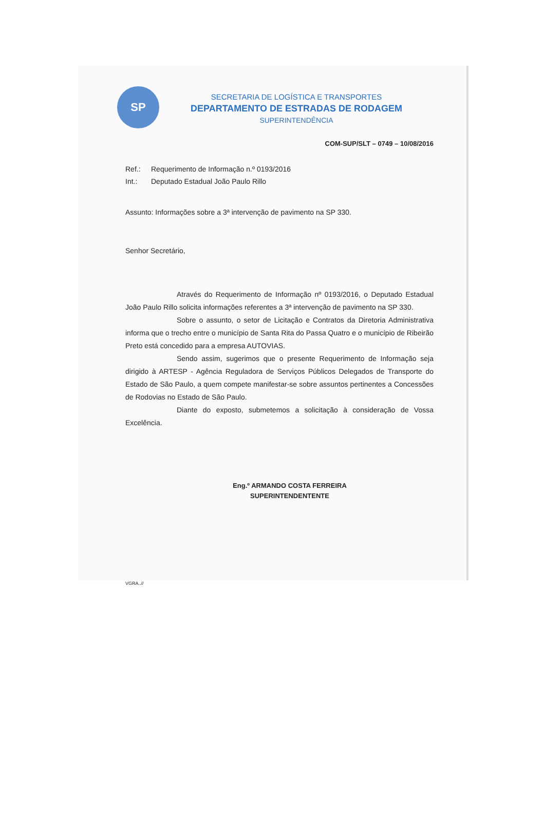SP
SECRETARIA DE LOGÍSTICA E TRANSPORTES
DEPARTAMENTO DE ESTRADAS DE RODAGEM
SUPERINTENDÊNCIA
COM-SUP/SLT – 0749 – 10/08/2016
Ref.: Requerimento de Informação n.º 0193/2016
Int.: Deputado Estadual João Paulo Rillo
Assunto: Informações sobre a 3ª intervenção de pavimento na SP 330.
Senhor Secretário,
Através do Requerimento de Informação nº 0193/2016, o Deputado Estadual João Paulo Rillo solicita informações referentes a 3ª intervenção de pavimento na SP 330.
Sobre o assunto, o setor de Licitação e Contratos da Diretoria Administrativa informa que o trecho entre o município de Santa Rita do Passa Quatro e o município de Ribeirão Preto está concedido para a empresa AUTOVIAS.
Sendo assim, sugerimos que o presente Requerimento de Informação seja dirigido à ARTESP - Agência Reguladora de Serviços Públicos Delegados de Transporte do Estado de São Paulo, a quem compete manifestar-se sobre assuntos pertinentes a Concessões de Rodovias no Estado de São Paulo.
Diante do exposto, submetemos a solicitação à consideração de Vossa Excelência.
Eng.º ARMANDO COSTA FERREIRA
SUPERINTENDENTENTE
VGRA..//